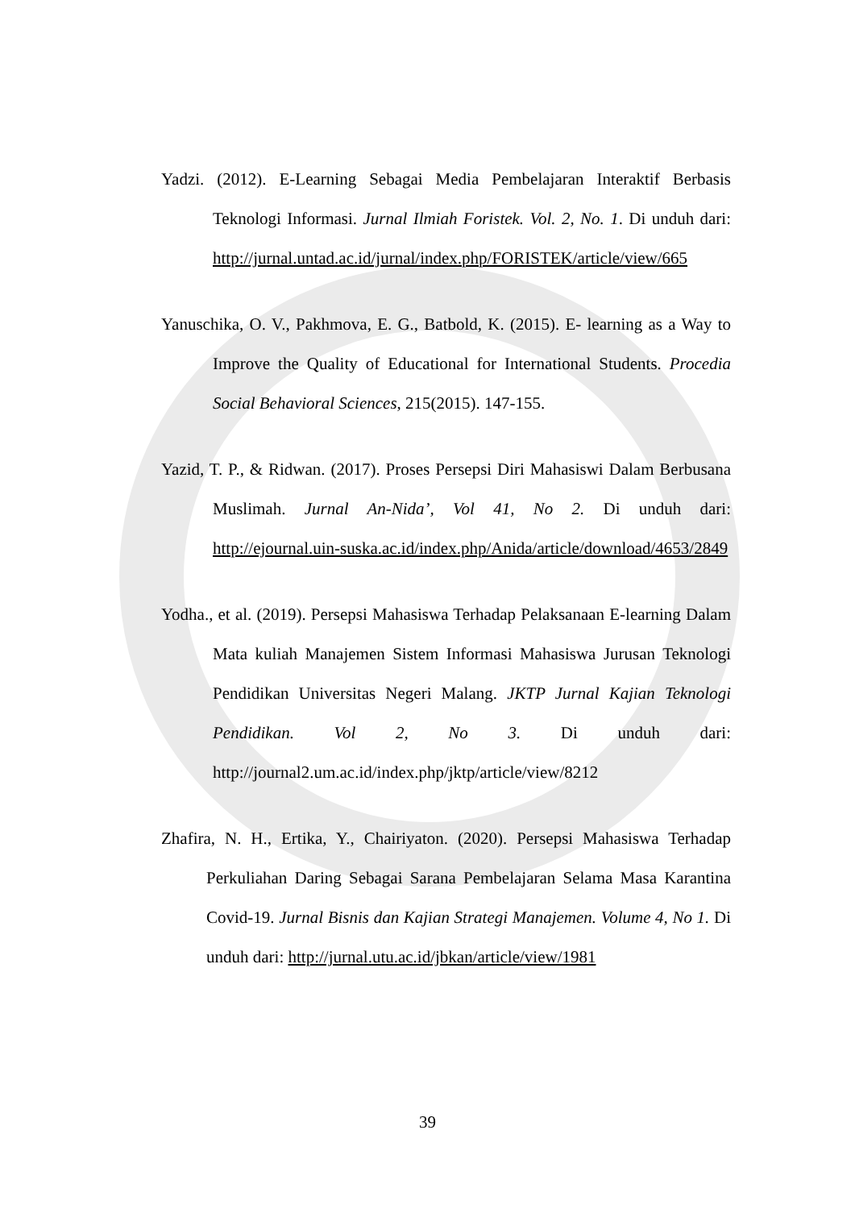Yadzi. (2012). E-Learning Sebagai Media Pembelajaran Interaktif Berbasis Teknologi Informasi. Jurnal Ilmiah Foristek. Vol. 2, No. 1. Di unduh dari: http://jurnal.untad.ac.id/jurnal/index.php/FORISTEK/article/view/665
Yanuschika, O. V., Pakhmova, E. G., Batbold, K. (2015). E- learning as a Way to Improve the Quality of Educational for International Students. Procedia Social Behavioral Sciences, 215(2015). 147-155.
Yazid, T. P., & Ridwan. (2017). Proses Persepsi Diri Mahasiswi Dalam Berbusana Muslimah. Jurnal An-Nida’, Vol 41, No 2. Di unduh dari: http://ejournal.uin-suska.ac.id/index.php/Anida/article/download/4653/2849
Yodha., et al. (2019). Persepsi Mahasiswa Terhadap Pelaksanaan E-learning Dalam Mata kuliah Manajemen Sistem Informasi Mahasiswa Jurusan Teknologi Pendidikan Universitas Negeri Malang. JKTP Jurnal Kajian Teknologi Pendidikan. Vol 2, No 3. Di unduh dari: http://journal2.um.ac.id/index.php/jktp/article/view/8212
Zhafira, N. H., Ertika, Y., Chairiyaton. (2020). Persepsi Mahasiswa Terhadap Perkuliahan Daring Sebagai Sarana Pembelajaran Selama Masa Karantina Covid-19. Jurnal Bisnis dan Kajian Strategi Manajemen. Volume 4, No 1. Di unduh dari: http://jurnal.utu.ac.id/jbkan/article/view/1981
39